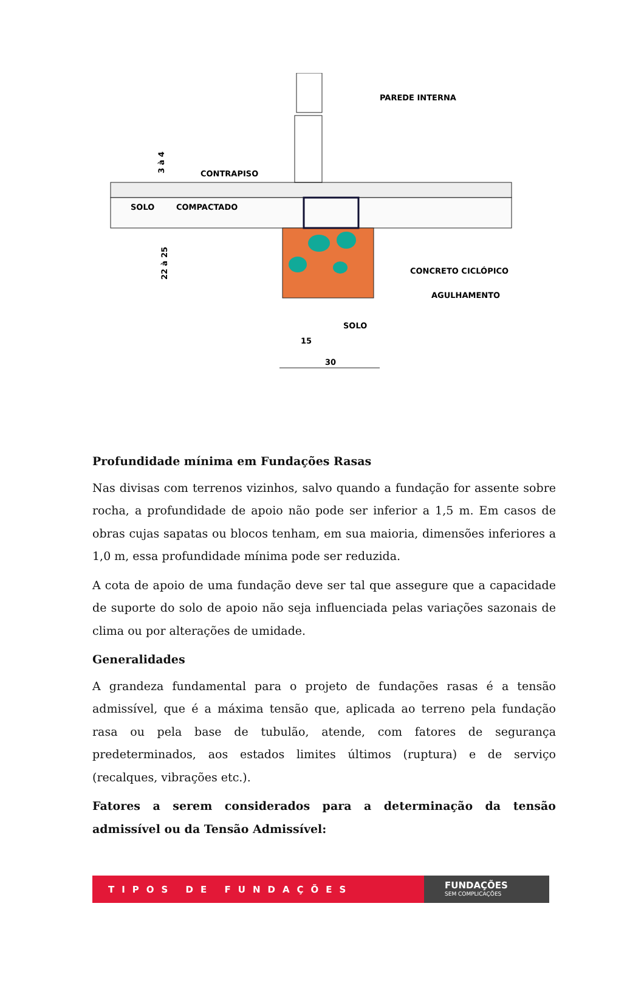PAREDE INTERNA
CONTRAPISO
SOLO
COMPACTADO
CONCRETO CICLÓPICO
AGULHAMENTO
SOLO
15
30
22 à 25
3 à 4
Profundidade mínima em Fundações Rasas
Nas divisas com terrenos vizinhos, salvo quando a fundação for assente sobre rocha, a profundidade de apoio não pode ser inferior a 1,5 m. Em casos de obras cujas sapatas ou blocos tenham, em sua maioria, dimensões inferiores a 1,0 m, essa profundidade mínima pode ser reduzida.
A cota de apoio de uma fundação deve ser tal que assegure que a capacidade de suporte do solo de apoio não seja influenciada pelas variações sazonais de clima ou por alterações de umidade.
Generalidades
A grandeza fundamental para o projeto de fundações rasas é a tensão admissível, que é a máxima tensão que, aplicada ao terreno pela fundação rasa ou pela base de tubulão, atende, com fatores de segurança predeterminados, aos estados limites últimos (ruptura) e de serviço (recalques, vibrações etc.).
Fatores a serem considerados para a determinação da tensão admissível ou da Tensão Admissível:
TIPOS DE FUNDAÇÕES
FUNDAÇÕES
SEM COMPLICAÇÕES